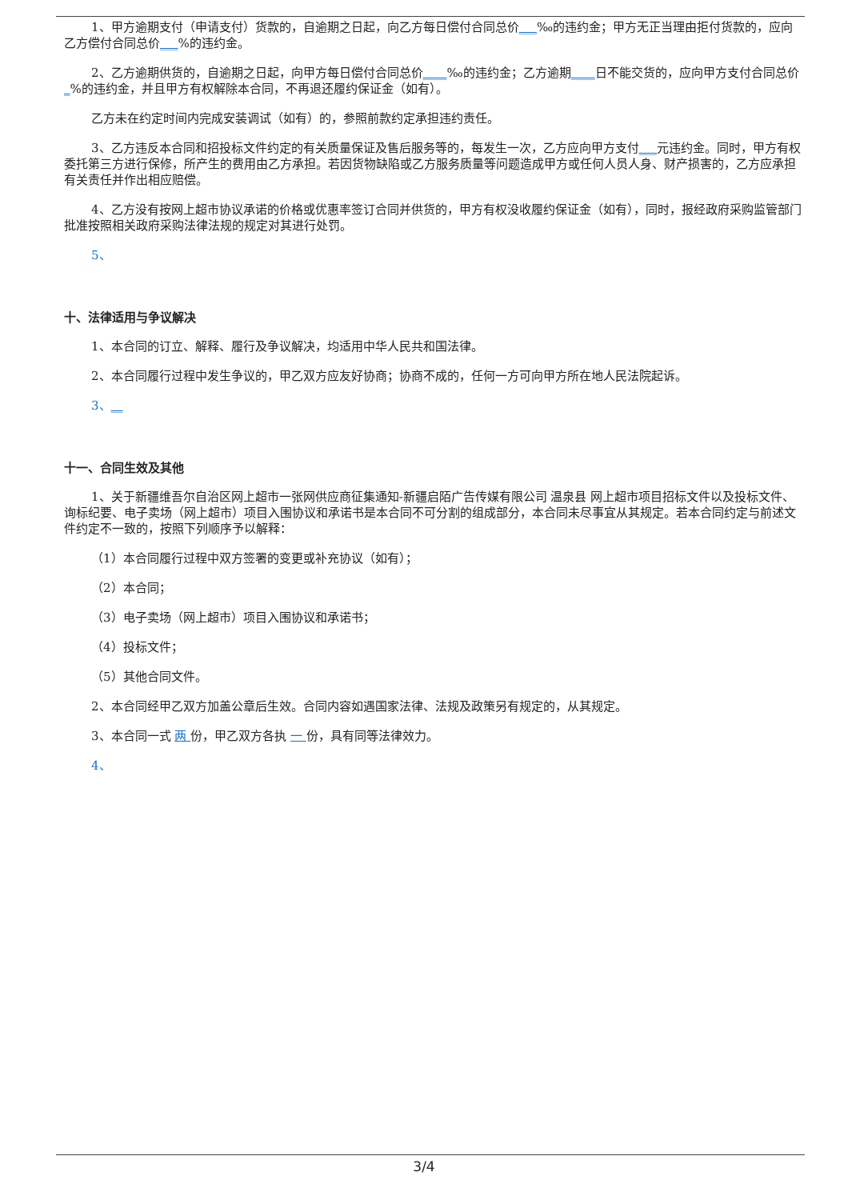1、甲方逾期支付（申请支付）货款的，自逾期之日起，向乙方每日偿付合同总价___‰的违约金；甲方无正当理由拒付货款的，应向乙方偿付合同总价___%的违约金。
2、乙方逾期供货的，自逾期之日起，向甲方每日偿付合同总价____‰的违约金；乙方逾期____日不能交货的，应向甲方支付合同总价_%的违约金，并且甲方有权解除本合同，不再退还履约保证金（如有）。
乙方未在约定时间内完成安装调试（如有）的，参照前款约定承担违约责任。
3、乙方违反本合同和招投标文件约定的有关质量保证及售后服务等的，每发生一次，乙方应向甲方支付___元违约金。同时，甲方有权委托第三方进行保修，所产生的费用由乙方承担。若因货物缺陷或乙方服务质量等问题造成甲方或任何人员人身、财产损害的，乙方应承担有关责任并作出相应赔偿。
4、乙方没有按网上超市协议承诺的价格或优惠率签订合同并供货的，甲方有权没收履约保证金（如有），同时，报经政府采购监管部门批准按照相关政府采购法律法规的规定对其进行处罚。
5、
十、法律适用与争议解决
1、本合同的订立、解释、履行及争议解决，均适用中华人民共和国法律。
2、本合同履行过程中发生争议的，甲乙双方应友好协商；协商不成的，任何一方可向甲方所在地人民法院起诉。
3、__
十一、合同生效及其他
1、关于新疆维吾尔自治区网上超市一张网供应商征集通知-新疆启陌广告传媒有限公司 温泉县 网上超市项目招标文件以及投标文件、询标纪要、电子卖场（网上超市）项目入围协议和承诺书是本合同不可分割的组成部分，本合同未尽事宜从其规定。若本合同约定与前述文件约定不一致的，按照下列顺序予以解释：
（1）本合同履行过程中双方签署的变更或补充协议（如有）；
（2）本合同；
（3）电子卖场（网上超市）项目入围协议和承诺书；
（4）投标文件；
（5）其他合同文件。
2、本合同经甲乙双方加盖公章后生效。合同内容如遇国家法律、法规及政策另有规定的，从其规定。
3、本合同一式 两 份，甲乙双方各执 一 份，具有同等法律效力。
4、
3/4